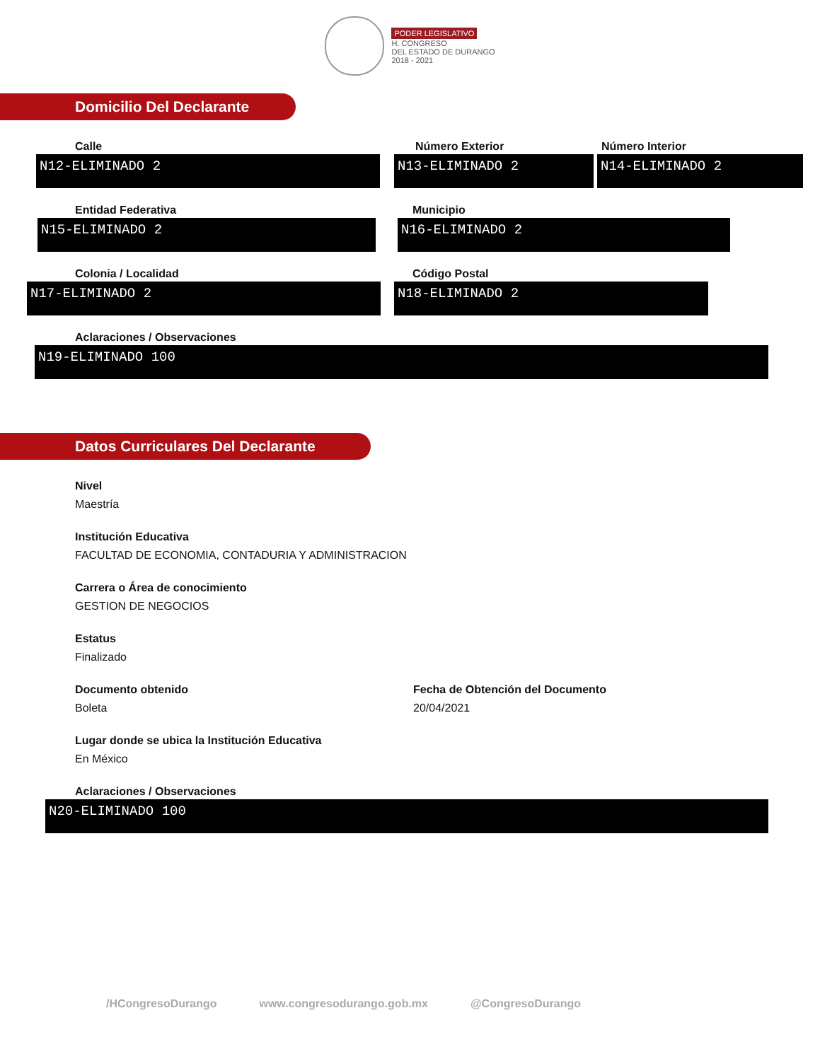PODER LEGISLATIVO
H. CONGRESO
DEL ESTADO DE DURANGO
2018 - 2021
Domicilio Del Declarante
Calle
N12-ELIMINADO 2
Número Exterior
N13-ELIMINADO 2
Número Interior
N14-ELIMINADO 2
Entidad Federativa
N15-ELIMINADO 2
Municipio
N16-ELIMINADO 2
Colonia / Localidad
N17-ELIMINADO 2
Código Postal
N18-ELIMINADO 2
Aclaraciones / Observaciones
N19-ELIMINADO 100
Datos Curriculares Del Declarante
Nivel
Maestría
Institución Educativa
FACULTAD DE ECONOMIA, CONTADURIA Y ADMINISTRACION
Carrera o Área de conocimiento
GESTION DE NEGOCIOS
Estatus
Finalizado
Documento obtenido
Boleta
Fecha de Obtención del Documento
20/04/2021
Lugar donde se ubica la Institución Educativa
En México
Aclaraciones / Observaciones
N20-ELIMINADO 100
/HCongresoDurango www.congresodurango.gob.mx @CongresoDurango